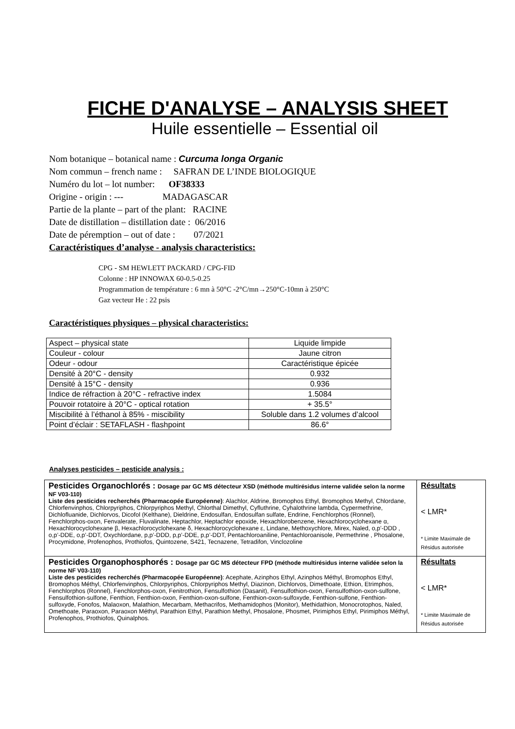FICHE D'ANALYSE – ANALYSIS SHEET
Huile essentielle – Essential oil
Nom botanique – botanical name : Curcuma longa Organic
Nom commun – french name : SAFRAN DE L’INDE BIOLOGIQUE
Numéro du lot – lot number: OF38333
Origine - origin : --- MADAGASCAR
Partie de la plante – part of the plant: RACINE
Date de distillation – distillation date : 06/2016
Date de péremption – out of date : 07/2021
Caractéristiques d’analyse - analysis characteristics:
CPG - SM HEWLETT PACKARD / CPG-FID
Colonne : HP INNOWAX 60-0.5-0.25
Programmation de température : 6 mn à 50°C -2°C/mn→250°C-10mn à 250°C
Gaz vecteur He : 22 psis
Caractéristiques physiques – physical characteristics:
| Aspect – physical state | Liquide limpide |
| Couleur - colour | Jaune citron |
| Odeur - odour | Caractéristique épicée |
| Densité à 20°C - density | 0.932 |
| Densité à 15°C - density | 0.936 |
| Indice de réfraction à 20°C - refractive index | 1.5084 |
| Pouvoir rotatoire à 20°C - optical rotation | + 35.5° |
| Miscibilité à l’éthanol à 85% - miscibility | Soluble dans 1.2 volumes d’alcool |
| Point d’éclair : SETAFLASH - flashpoint | 86.6° |
Analyses pesticides – pesticide analysis :
| Pesticides Organochlorés : Dosage par GC MS détecteur XSD (méthode multirésidus interne validée selon la norme NF V03-110) Liste des pesticides recherchés (Pharmacopée Européenne) : Alachlor, Aldrine, Bromophos Ethyl, Bromophos Methyl, Chlordane, Chlorfenvinphos, Chlorpyriphos, Chlorpyriphos Methyl, Chlorthal Dimethyl, Cyfluthrine, Cyhalothrine lambda, Cypermethrine, Dichlofluanide, Dichlorvos, Dicofol (Kelthane), Dieldrine, Endosulfan, Endosulfan sulfate, Endrine, Fenchlorphos (Ronnel), Fenchlorphos-oxon, Fenvalerate, Fluvalinate, Heptachlor, Heptachlor epoxide, Hexachlorobenzene, Hexachlorocyclohexane α, Hexachlorocyclohexane β, Hexachlorocyclohexane δ, Hexachlorocyclohexane ε, Lindane, Methoxychlore, Mirex, Naled, o,p’-DDD , o,p’-DDE, o,p’-DDT, Oxychlordane, p,p’-DDD, p,p’-DDE, p,p’-DDT, Pentachloroaniline, Pentachloroanisole, Permethrine , Phosalone, Procymidone, Profenophos, Prothiofos, Quintozene, S421, Tecnazene, Tetradifon, Vinclozoline | Résultats < LMR* * Limite Maximale de Résidus autorisée |
| Pesticides Organophosphorés : Dosage par GC MS détecteur FPD (méthode multirésidus interne validée selon la norme NF V03-110) Liste des pesticides recherchés (Pharmacopée Européenne) : Acephate, Azinphos Ethyl, Azinphos Méthyl, Bromophos Ethyl, Bromophos Méthyl, Chlorfenvinphos, Chlorpyriphos, Chlorpyriphos Methyl, Diazinon, Dichlorvos, Dimethoate, Ethion, Etrimphos, Fenchlorphos (Ronnel), Fenchlorphos-oxon, Fenitrothion, Fensulfothion (Dasanit), Fensulfothion-oxon, Fensulfothion-oxon-sulfone, Fensulfothion-sulfone, Fenthion, Fenthion-oxon, Fenthion-oxon-sulfone, Fenthion-oxon-sulfoxyde, Fenthion-sulfone, Fenthion-sulfoxyde, Fonofos, Malaoxon, Malathion, Mecarbam, Methacrifos, Methamidophos (Monitor), Methidathion, Monocrotophos, Naled, Omethoate, Paraoxon, Paraoxon Méthyl, Parathion Ethyl, Parathion Methyl, Phosalone, Phosmet, Pirimiphos Ethyl, Pirimiphos Méthyl, Profenophos, Prothiofos, Quinalphos. | Résultats < LMR* * Limite Maximale de Résidus autorisée |